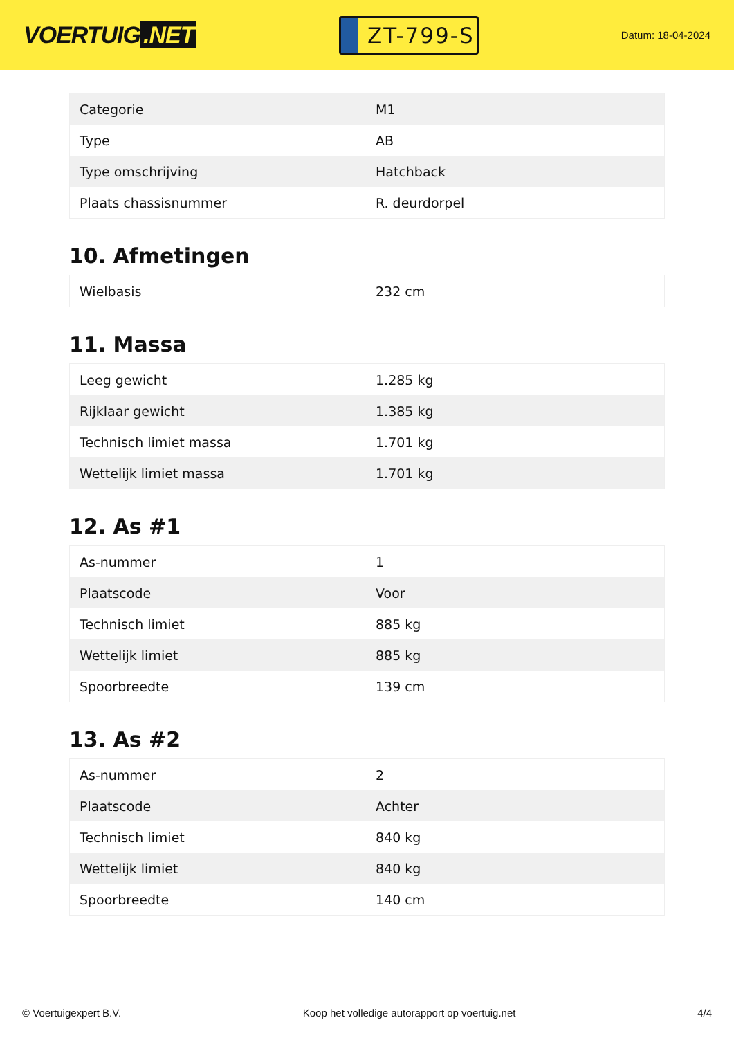VOERTUIG.NET
ZT-799-S
Datum: 18-04-2024
| Categorie | M1 |
| Type | AB |
| Type omschrijving | Hatchback |
| Plaats chassisnummer | R. deurdorpel |
10. Afmetingen
| Wielbasis | 232 cm |
11. Massa
| Leeg gewicht | 1.285 kg |
| Rijklaar gewicht | 1.385 kg |
| Technisch limiet massa | 1.701 kg |
| Wettelijk limiet massa | 1.701 kg |
12. As #1
| As-nummer | 1 |
| Plaatscode | Voor |
| Technisch limiet | 885 kg |
| Wettelijk limiet | 885 kg |
| Spoorbreedte | 139 cm |
13. As #2
| As-nummer | 2 |
| Plaatscode | Achter |
| Technisch limiet | 840 kg |
| Wettelijk limiet | 840 kg |
| Spoorbreedte | 140 cm |
© Voertuigexpert B.V. Koop het volledige autorapport op voertuig.net 4/4